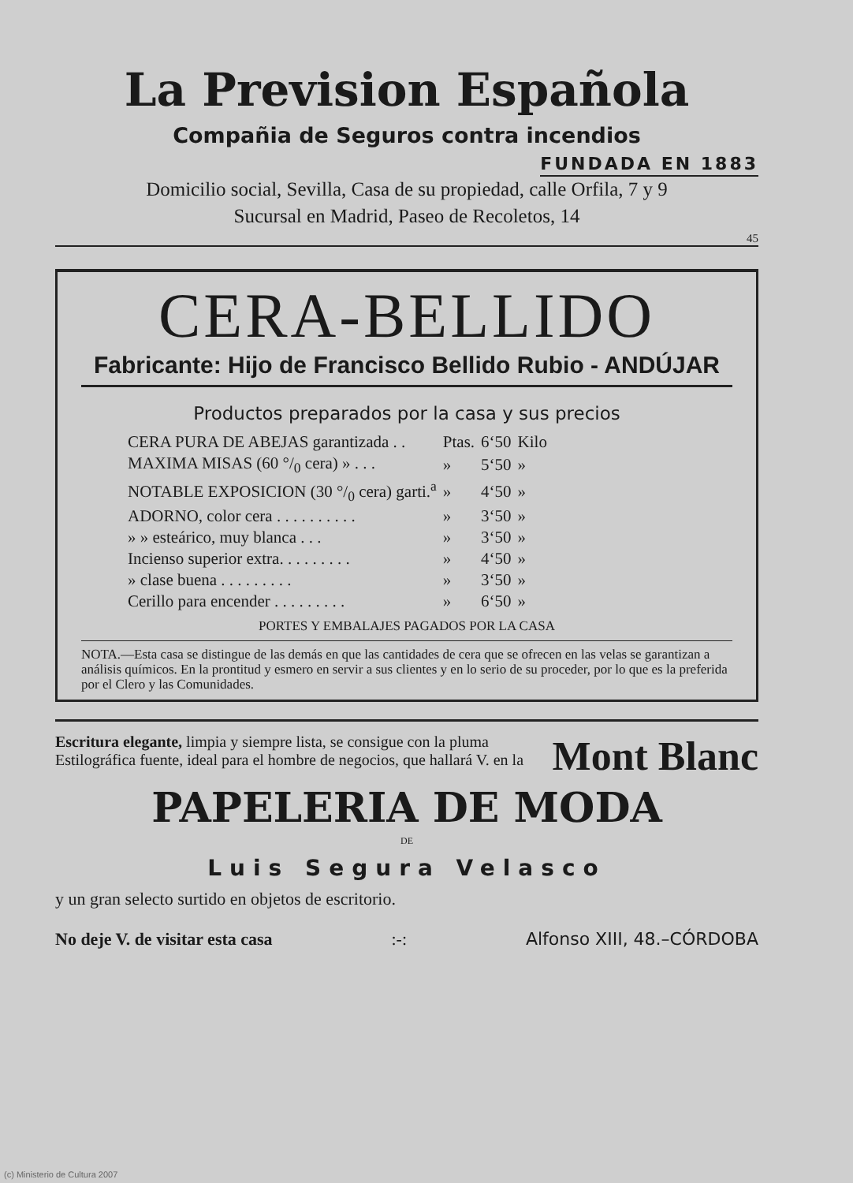La Prevision Española
Compañia de Seguros contra incendios
FUNDADA EN 1883
Domicilio social, Sevilla, Casa de su propiedad, calle Orfila, 7 y 9
Sucursal en Madrid, Paseo de Recoletos, 14
45
CERA-BELLIDO
Fabricante: Hijo de Francisco Bellido Rubio - ANDÚJAR
Productos preparados por la casa y sus precios
| CERA PURA DE ABEJAS garantizada . . | Ptas. | 6‘50 | Kilo |
| MAXIMA MISAS (60 °/<sub>0</sub> cera) » . . . | » | 5‘50 | » |
| NOTABLE EXPOSICION (30 °/<sub>0</sub> cera) garti.<sup>a</sup> | » | 4‘50 | » |
| ADORNO, color cera . . . . . . . . . . | » | 3‘50 | » |
| » » esteárico, muy blanca . . . | » | 3‘50 | » |
| Incienso superior extra. . . . . . . . . | » | 4‘50 | » |
| » clase buena . . . . . . . . . | » | 3‘50 | » |
| Cerillo para encender . . . . . . . . . | » | 6‘50 | » |
PORTES Y EMBALAJES PAGADOS POR LA CASA
NOTA.—Esta casa se distingue de las demás en que las cantidades de cera que se ofrecen en las velas se garantizan a análisis químicos. En la prontitud y esmero en servir a sus clientes y en lo serio de su proceder, por lo que es la preferida por el Clero y las Comunidades.
Mont Blanc Escritura elegante, limpia y siempre lista, se consigue con la pluma Estilográfica fuente, ideal para el hombre de negocios, que hallará V. en la
PAPELERIA DE MODA
DE
Luis Segura Velasco
y un gran selecto surtido en objetos de escritorio.
No deje V. de visitar esta casa :-: Alfonso XIII, 48.–CÓRDOBA
(c) Ministerio de Cultura 2007